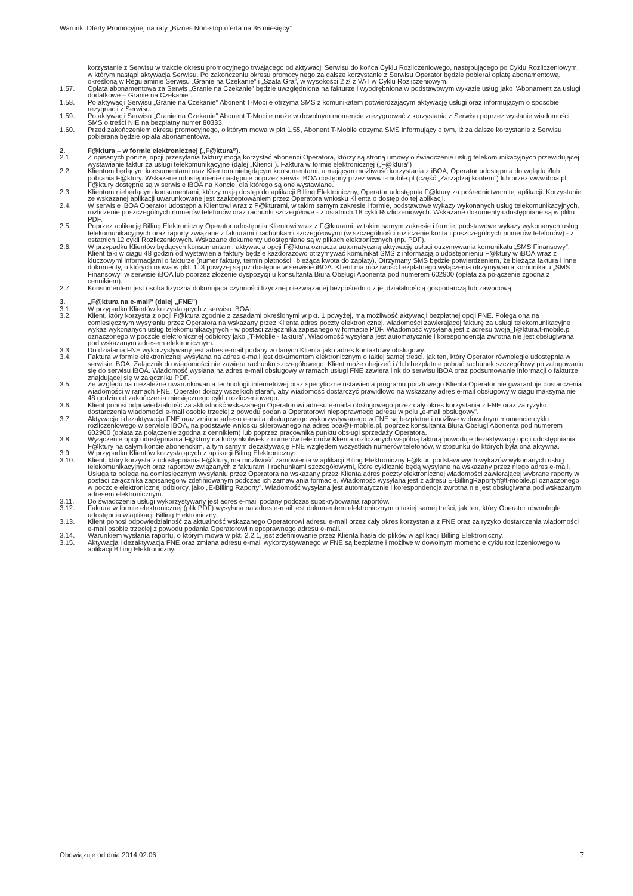Warunki Oferty Promocyjnej na raty „Biznes Non-stop oferta na 36 miesięcy”
korzystanie z Serwisu w trakcie okresu promocyjnego trwającego od aktywacji Serwisu do końca Cyklu Rozliczeniowego, następującego po Cyklu Rozliczeniowym, w którym nastąpi aktywacja Serwisu. Po zakończeniu okresu promocyjnego za dalsze korzystanie z Serwisu Operator będzie pobierał opłatę abonamentową, określoną w Regulaminie Serwisu „Granie na Czekanie” i „Szafa Gra”, w wysokości 2 zł z VAT w Cyklu Rozliczeniowym.
1.57. Opłata abonamentowa za Serwis „Granie na Czekanie” będzie uwzględniona na fakturze i wyodrębniona w podstawowym wykazie usług jako "Abonament za usługi dodatkowe – Granie na Czekanie”.
1.58. Po aktywacji Serwisu „Granie na Czekanie” Abonent T-Mobile otrzyma SMS z komunikatem potwierdzającym aktywację usługi oraz informującym o sposobie rezygnacji z Serwisu.
1.59. Po aktywacji Serwisu „Granie na Czekanie” Abonent T-Mobile może w dowolnym momencie zrezygnować z korzystania z Serwisu poprzez wysłanie wiadomości SMS o treści NIE na bezpłatny numer 80333.
1.60. Przed zakończeniem okresu promocyjnego, o którym mowa w pkt 1.55, Abonent T-Mobile otrzyma SMS informujący o tym, iż za dalsze korzystanie z Serwisu pobierana będzie opłata abonamentowa.
2. F@ktura – w formie elektronicznej („F@ktura”).
2.1. Z opisanych poniżej opcji przesyłania faktury mogą korzystać abonenci Operatora, którzy są stroną umowy o świadczenie usług telekomunikacyjnych przewidującej wystawianie faktur za usługi telekomunikacyjne (dalej „Klienci”). Faktura w formie elektronicznej („F@ktura”)
2.2. Klientom będącym konsumentami oraz Klientom niebędącym konsumentami, a mającym możliwość korzystania z iBOA, Operator udostępnia do wglądu i/lub pobrania F@ktury. Wskazane udostępnienie następuje poprzez serwis iBOA dostępny przez www.t-mobile.pl (część „Zarządzaj kontem”) lub przez www.iboa.pl, F@ktury dostępne są w serwisie iBOA na Koncie, dla którego są one wystawiane.
2.3. Klientom niebędącym konsumentami, którzy mają dostęp do aplikacji Billing Elektroniczny, Operator udostępnia F@ktury za pośrednictwem tej aplikacji. Korzystanie ze wskazanej aplikacji uwarunkowane jest zaakceptowaniem przez Operatora wniosku Klienta o dostęp do tej aplikacji.
2.4. W serwisie iBOA Operator udostępnia Klientowi wraz z F@kturami, w takim samym zakresie i formie, podstawowe wykazy wykonanych usług telekomunikacyjnych, rozliczenie poszczególnych numerów telefonów oraz rachunki szczegółowe - z ostatnich 18 cykli Rozliczeniowych. Wskazane dokumenty udostępniane są w pliku PDF.
2.5. Poprzez aplikację Billing Elektroniczny Operator udostępnia Klientowi wraz z F@kturami, w takim samym zakresie i formie, podstawowe wykazy wykonanych usług telekomunikacyjnych oraz raporty związane z fakturami i rachunkami szczegółowymi (w szczególności rozliczenie konta i poszczególnych numerów telefonów) - z ostatnich 12 cykli Rozliczeniowych. Wskazane dokumenty udostępniane są w plikach elektronicznych (np. PDF).
2.6. W przypadku Klientów będących konsumentami, aktywacja opcji F@ktura oznacza automatyczną aktywację usługi otrzymywania komunikatu „SMS Finansowy”. Klient taki w ciągu 48 godzin od wystawienia faktury będzie każdorazowo otrzymywać komunikat SMS z informacją o udostępnieniu F@ktury w iBOA wraz z kluczowymi informacjami o fakturze (numer faktury, termin płatności i bieżąca kwota do zapłaty). Otrzymany SMS będzie potwierdzeniem, że bieżąca faktura i inne dokumenty, o których mowa w pkt. 1. 3 powyżej są już dostępne w serwisie iBOA. Klient ma możliwość bezpłatnego wyłączenia otrzymywania komunikatu „SMS Finansowy” w serwisie iBOA lub poprzez złożenie dyspozycji u konsultanta Biura Obsługi Abonenta pod numerem 602900 (opłata za połączenie zgodna z cennikiem).
2.7. Konsumentem jest osoba fizyczna dokonująca czynności fizycznej niezwiązanej bezpośrednio z jej działalnością gospodarczą lub zawodową.
3. „F@ktura na e-mail” (dalej „FNE”)
3.1. W przypadku Klientów korzystających z serwisu iBOA:
3.2. Klient, który korzysta z opcji F@ktura zgodnie z zasadami określonymi w pkt. 1 powyżej, ma możliwość aktywacji bezpłatnej opcji FNE. Polega ona na comiesięcznym wysyłaniu przez Operatora na wskazany przez Klienta adres poczty elektronicznej, wiadomości zawierającej fakturę za usługi telekomunikacyjne i wykaz wykonanych usług telekomunikacyjnych - w postaci załącznika zapisanego w formacie PDF. Wiadomość wysyłana jest z adresu twoja_f@ktura.t-mobile.pl oznaczonego w poczcie elektronicznej odbiorcy jako „T-Mobile - faktura”. Wiadomość wysyłana jest automatycznie i korespondencja zwrotna nie jest obsługiwana pod wskazanym adresem elektronicznym.
3.3. Do działania FNE wykorzystywany jest adres e-mail podany w danych Klienta jako adres kontaktowy obsługowy.
3.4. Faktura w formie elektronicznej wysyłana na adres e-mail jest dokumentem elektronicznym o takiej samej treści, jak ten, który Operator równolegle udostępnia w serwisie iBOA. Załącznik do wiadomości nie zawiera rachunku szczegółowego. Klient może obejrzeć i / lub bezpłatnie pobrać rachunek szczegółowy po zalogowaniu się do serwisu iBOA. Wiadomość wysłana na adres e-mail obsługowy w ramach usługi FNE zawiera link do serwisu iBOA oraz podsumowanie informacji o fakturze znajdującej się w załączniku PDF.
3.5. Ze względu na niezależne uwarunkowania technologii internetowej oraz specyficzne ustawienia programu pocztowego Klienta Operator nie gwarantuje dostarczenia wiadomości w ramach FNE. Operator dołoży wszelkich starań, aby wiadomość dostarczyć prawidłowo na wskazany adres e-mail obsługowy w ciągu maksymalnie 48 godzin od zakończenia miesięcznego cyklu rozliczeniowego.
3.6. Klient ponosi odpowiedzialność za aktualność wskazanego Operatorowi adresu e-maila obsługowego przez cały okres korzystania z FNE oraz za ryzyko dostarczenia wiadomości e-mail osobie trzeciej z powodu podania Operatorowi niepoprawnego adresu w polu „e-mail obsługowy”.
3.7. Aktywacja i dezaktywacja FNE oraz zmiana adresu e-maila obsługowego wykorzystywanego w FNE są bezpłatne i możliwe w dowolnym momencie cyklu rozliczeniowego w serwisie iBOA, na podstawie wniosku skierowanego na adres boa@t-mobile.pl, poprzez konsultanta Biura Obsługi Abonenta pod numerem 602900 (opłata za połączenie zgodna z cennikiem) lub poprzez pracownika punktu obsługi sprzedaży Operatora.
3.8. Wyłączenie opcji udostępniania F@ktury na którymkolwiek z numerów telefonów Klienta rozliczanych wspólną fakturą powoduje dezaktywację opcji udostępniania F@ktury na całym koncie abonenckim, a tym samym dezaktywację FNE względem wszystkich numerów telefonów, w stosunku do których była ona aktywna.
3.9. W przypadku Klientów korzystających z aplikacji Biling Elektroniczny:
3.10. Klient, który korzysta z udostępniania F@ktury, ma możliwość zamówienia w aplikacji Biling Elektroniczny F@ktur, podstawowych wykazów wykonanych usług telekomunikacyjnych oraz raportów związanych z fakturami i rachunkami szczegółowymi, które cyklicznie będą wysyłane na wskazany przez niego adres e-mail. Usługa ta polega na comiesięcznym wysyłaniu przez Operatora na wskazany przez Klienta adres poczty elektronicznej wiadomości zawierającej wybrane raporty w postaci załącznika zapisanego w zdefiniowanym podczas ich zamawiania formacie. Wiadomość wysyłana jest z adresu E-BillingRaportyf@t-mobile.pl oznaczonego w poczcie elektronicznej odbiorcy, jako „E-Billing Raporty”. Wiadomość wysyłana jest automatycznie i korespondencja zwrotna nie jest obsługiwana pod wskazanym adresem elektronicznym.
3.11. Do świadczenia usługi wykorzystywany jest adres e-mail podany podczas subskrybowania raportów.
3.12. Faktura w formie elektronicznej (plik PDF) wysyłana na adres e-mail jest dokumentem elektronicznym o takiej samej treści, jak ten, który Operator równolegle udostępnia w aplikacji Billing Elektroniczny.
3.13. Klient ponosi odpowiedzialność za aktualność wskazanego Operatorowi adresu e-mail przez cały okres korzystania z FNE oraz za ryzyko dostarczenia wiadomości e-mail osobie trzeciej z powodu podania Operatorowi niepoprawnego adresu e-mail.
3.14. Warunkiem wysłania raportu, o którym mowa w pkt. 2.2.1, jest zdefiniowanie przez Klienta hasła do plików w aplikacji Billing Elektroniczny.
3.15. Aktywacja i dezaktywacja FNE oraz zmiana adresu e-mail wykorzystywanego w FNE są bezpłatne i możliwe w dowolnym momencie cyklu rozliczeniowego w aplikacji Billing Elektroniczny.
Obowiązuje od dnia 2014.02.06 7